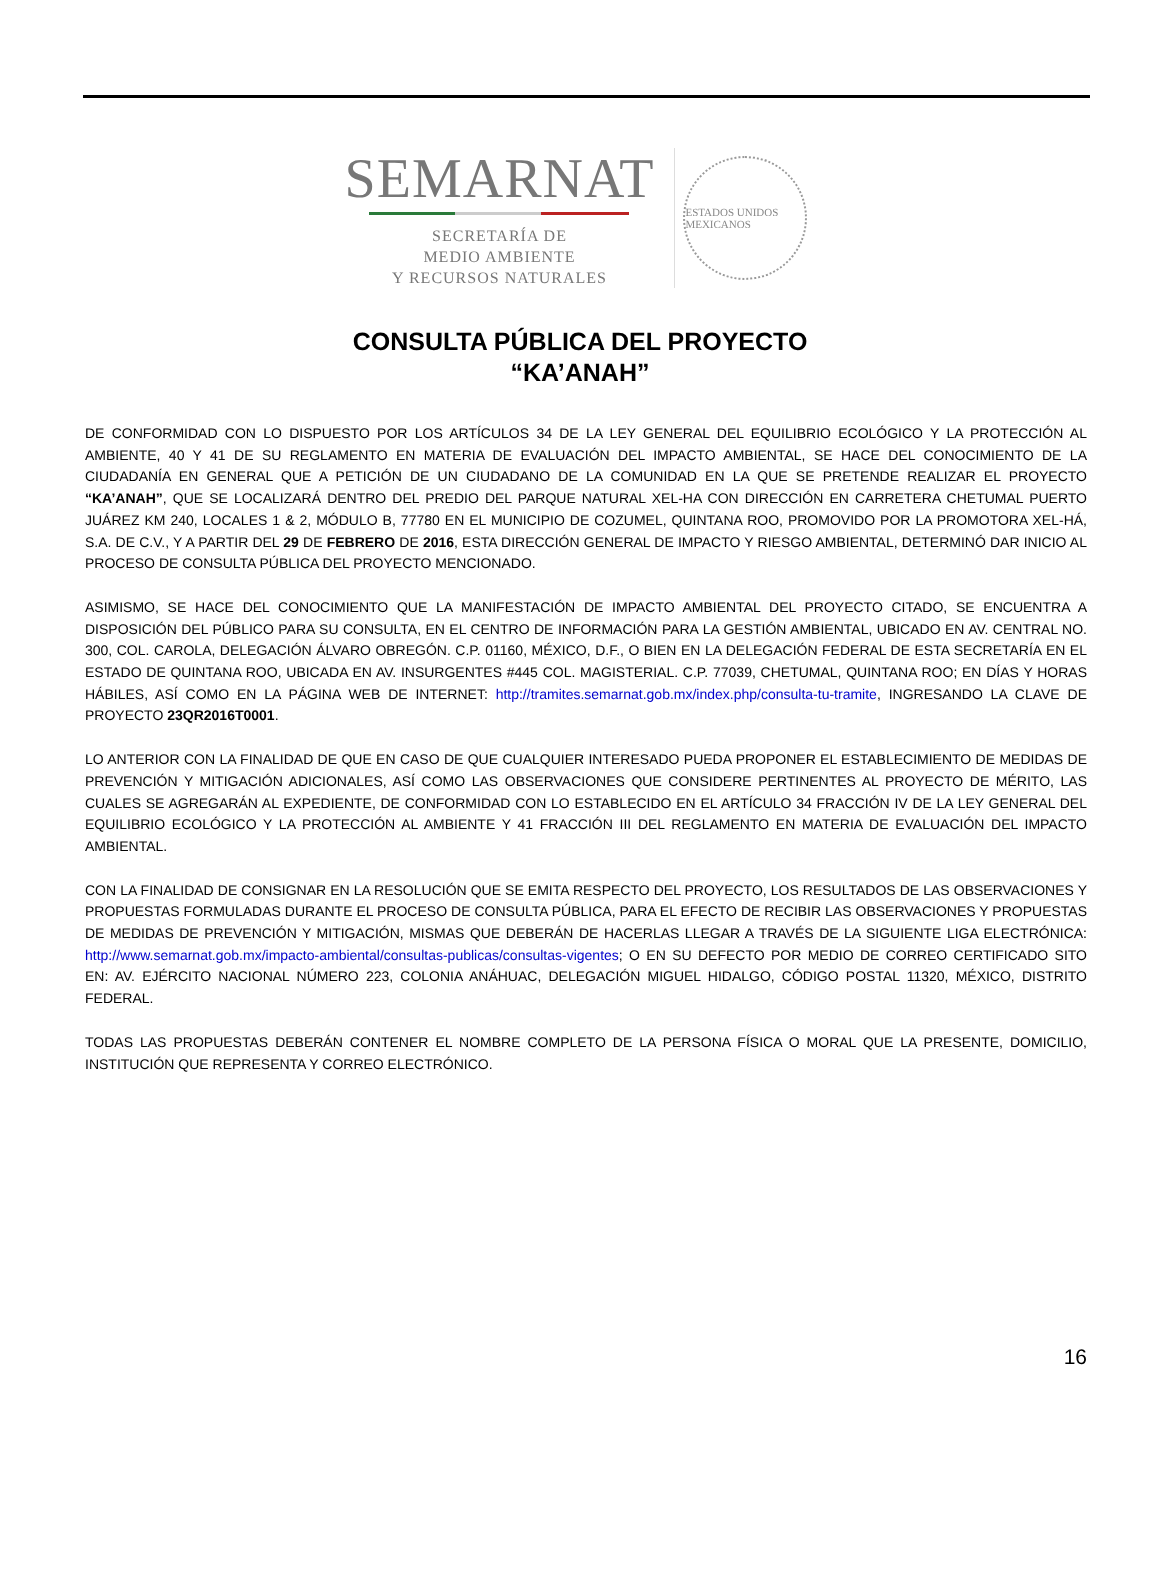SEMARNAT
SECRETARÍA DE
MEDIO AMBIENTE
Y RECURSOS NATURALES
ESTADOS UNIDOS MEXICANOS
CONSULTA PÚBLICA DEL PROYECTO
“KA’ANAH”
DE CONFORMIDAD CON LO DISPUESTO POR LOS ARTÍCULOS 34 DE LA LEY GENERAL DEL EQUILIBRIO ECOLÓGICO Y LA PROTECCIÓN AL AMBIENTE, 40 Y 41 DE SU REGLAMENTO EN MATERIA DE EVALUACIÓN DEL IMPACTO AMBIENTAL, SE HACE DEL CONOCIMIENTO DE LA CIUDADANÍA EN GENERAL QUE A PETICIÓN DE UN CIUDADANO DE LA COMUNIDAD EN LA QUE SE PRETENDE REALIZAR EL PROYECTO “KA’ANAH”, QUE SE LOCALIZARÁ DENTRO DEL PREDIO DEL PARQUE NATURAL XEL-HA CON DIRECCIÓN EN CARRETERA CHETUMAL PUERTO JUÁREZ KM 240, LOCALES 1 & 2, MÓDULO B, 77780 EN EL MUNICIPIO DE COZUMEL, QUINTANA ROO, PROMOVIDO POR LA PROMOTORA XEL-HÁ, S.A. DE C.V., Y A PARTIR DEL 29 DE FEBRERO DE 2016, ESTA DIRECCIÓN GENERAL DE IMPACTO Y RIESGO AMBIENTAL, DETERMINÓ DAR INICIO AL PROCESO DE CONSULTA PÚBLICA DEL PROYECTO MENCIONADO.
ASIMISMO, SE HACE DEL CONOCIMIENTO QUE LA MANIFESTACIÓN DE IMPACTO AMBIENTAL DEL PROYECTO CITADO, SE ENCUENTRA A DISPOSICIÓN DEL PÚBLICO PARA SU CONSULTA, EN EL CENTRO DE INFORMACIÓN PARA LA GESTIÓN AMBIENTAL, UBICADO EN AV. CENTRAL NO. 300, COL. CAROLA, DELEGACIÓN ÁLVARO OBREGÓN. C.P. 01160, MÉXICO, D.F., O BIEN EN LA DELEGACIÓN FEDERAL DE ESTA SECRETARÍA EN EL ESTADO DE QUINTANA ROO, UBICADA EN AV. INSURGENTES #445 COL. MAGISTERIAL. C.P. 77039, CHETUMAL, QUINTANA ROO; EN DÍAS Y HORAS HÁBILES, ASÍ COMO EN LA PÁGINA WEB DE INTERNET: http://tramites.semarnat.gob.mx/index.php/consulta-tu-tramite, INGRESANDO LA CLAVE DE PROYECTO 23QR2016T0001.
LO ANTERIOR CON LA FINALIDAD DE QUE EN CASO DE QUE CUALQUIER INTERESADO PUEDA PROPONER EL ESTABLECIMIENTO DE MEDIDAS DE PREVENCIÓN Y MITIGACIÓN ADICIONALES, ASÍ COMO LAS OBSERVACIONES QUE CONSIDERE PERTINENTES AL PROYECTO DE MÉRITO, LAS CUALES SE AGREGARÁN AL EXPEDIENTE, DE CONFORMIDAD CON LO ESTABLECIDO EN EL ARTÍCULO 34 FRACCIÓN IV DE LA LEY GENERAL DEL EQUILIBRIO ECOLÓGICO Y LA PROTECCIÓN AL AMBIENTE Y 41 FRACCIÓN III DEL REGLAMENTO EN MATERIA DE EVALUACIÓN DEL IMPACTO AMBIENTAL.
CON LA FINALIDAD DE CONSIGNAR EN LA RESOLUCIÓN QUE SE EMITA RESPECTO DEL PROYECTO, LOS RESULTADOS DE LAS OBSERVACIONES Y PROPUESTAS FORMULADAS DURANTE EL PROCESO DE CONSULTA PÚBLICA, PARA EL EFECTO DE RECIBIR LAS OBSERVACIONES Y PROPUESTAS DE MEDIDAS DE PREVENCIÓN Y MITIGACIÓN, MISMAS QUE DEBERÁN DE HACERLAS LLEGAR A TRAVÉS DE LA SIGUIENTE LIGA ELECTRÓNICA: http://www.semarnat.gob.mx/impacto-ambiental/consultas-publicas/consultas-vigentes; O EN SU DEFECTO POR MEDIO DE CORREO CERTIFICADO SITO EN: AV. EJÉRCITO NACIONAL NÚMERO 223, COLONIA ANÁHUAC, DELEGACIÓN MIGUEL HIDALGO, CÓDIGO POSTAL 11320, MÉXICO, DISTRITO FEDERAL.
TODAS LAS PROPUESTAS DEBERÁN CONTENER EL NOMBRE COMPLETO DE LA PERSONA FÍSICA O MORAL QUE LA PRESENTE, DOMICILIO, INSTITUCIÓN QUE REPRESENTA Y CORREO ELECTRÓNICO.
16